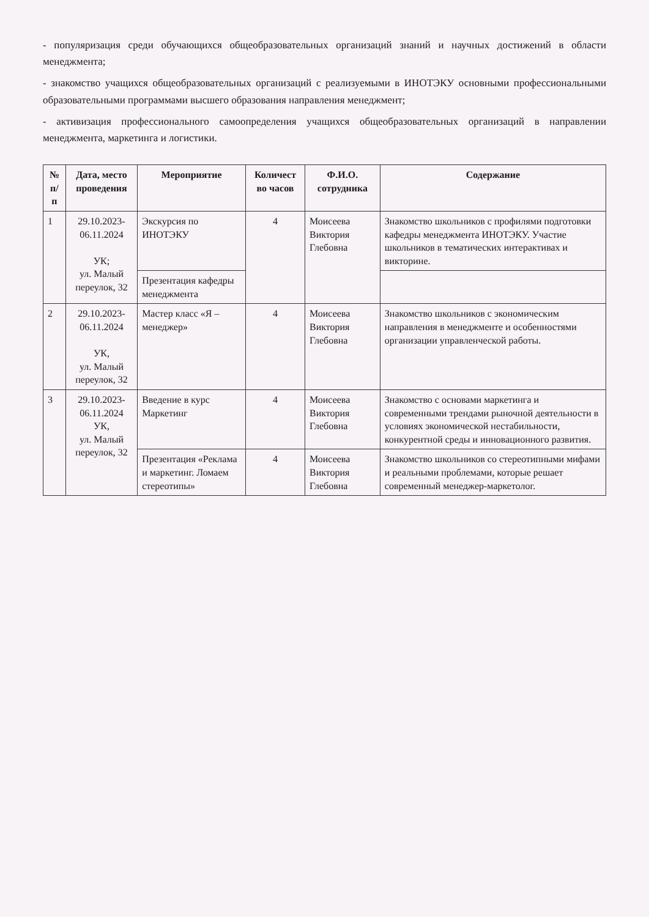- популяризация среди обучающихся общеобразовательных организаций знаний и научных достижений в области менеджмента;
- знакомство учащихся общеобразовательных организаций с реализуемыми в ИНОТЭКУ основными профессиональными образовательными программами высшего образования направления менеджмент;
- активизация профессионального самоопределения учащихся общеобразовательных организаций в направлении менеджмента, маркетинга и логистики.
| № п/п | Дата, место проведения | Мероприятие | Количест во часов | Ф.И.О. сотрудника | Содержание |
| --- | --- | --- | --- | --- | --- |
| 1 | 29.10.2023-06.11.2024 УК; ул. Малый переулок, 32 | Экскурсия по ИНОТЭКУ | 4 | Моисеева Виктория Глебовна | Знакомство школьников с профилями подготовки кафедры менеджмента ИНОТЭКУ. Участие школьников в тематических интерактивах и викторине. |
| | | Презентация кафедры менеджмента | | | |
| 2 | 29.10.2023-06.11.2024 УК, ул. Малый переулок, 32 | Мастер класс «Я – менеджер» | 4 | Моисеева Виктория Глебовна | Знакомство школьников с экономическим направления в менеджменте и особенностями организации управленческой работы. |
| 3 | 29.10.2023-06.11.2024 УК, ул. Малый переулок, 32 | Введение в курс Маркетинг | 4 | Моисеева Виктория Глебовна | Знакомство с основами маркетинга и современными трендами рыночной деятельности в условиях экономической нестабильности, конкурентной среды и инновационного развития. |
| | | Презентация «Реклама и маркетинг. Ломаем стереотипы» | 4 | Моисеева Виктория Глебовна | Знакомство школьников со стереотипными мифами и реальными проблемами, которые решает современный менеджер-маркетолог. |